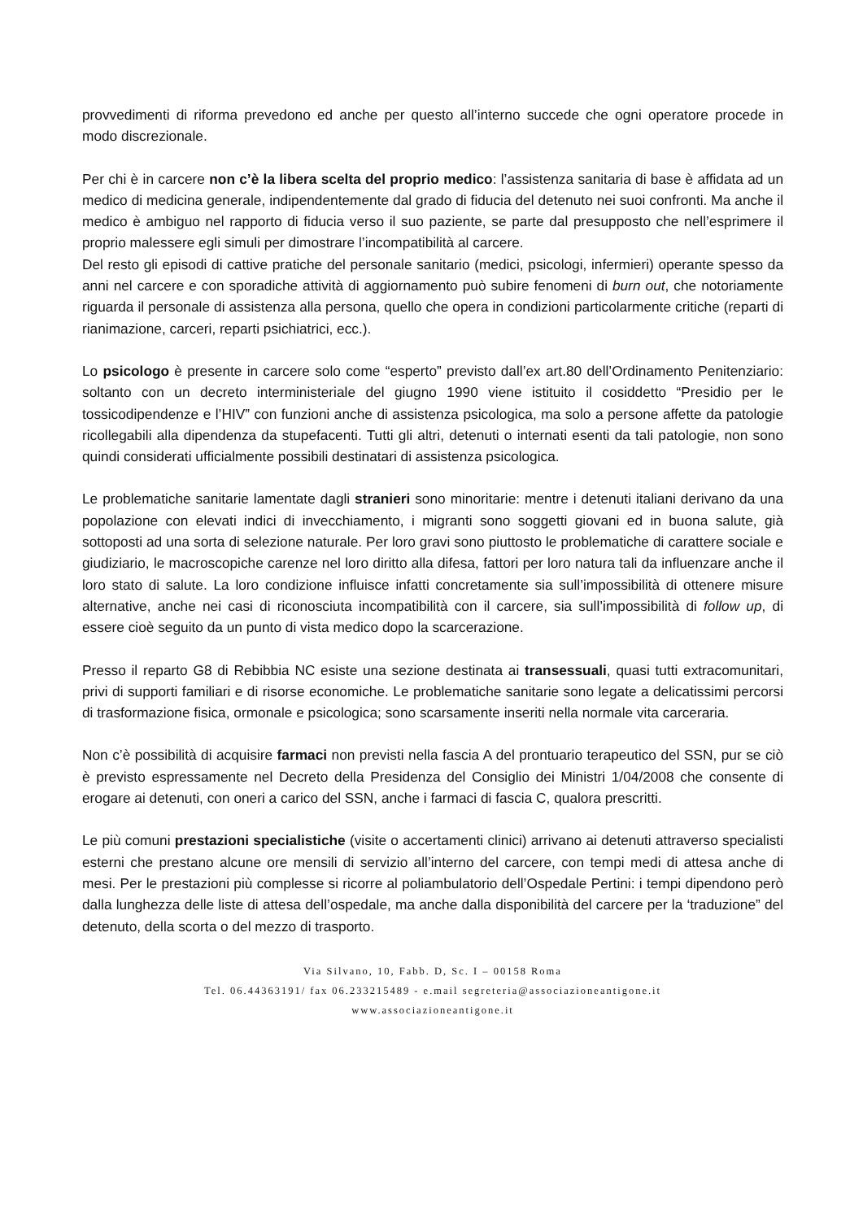provvedimenti di riforma prevedono ed anche per questo all’interno succede che ogni operatore procede in modo discrezionale.
Per chi è in carcere non c’è la libera scelta del proprio medico: l’assistenza sanitaria di base è affidata ad un medico di medicina generale, indipendentemente dal grado di fiducia del detenuto nei suoi confronti. Ma anche il medico è ambiguo nel rapporto di fiducia verso il suo paziente, se parte dal presupposto che nell’esprimere il proprio malessere egli simuli per dimostrare l’incompatibilità al carcere.
Del resto gli episodi di cattive pratiche del personale sanitario (medici, psicologi, infermieri) operante spesso da anni nel carcere e con sporadiche attività di aggiornamento può subire fenomeni di burn out, che notoriamente riguarda il personale di assistenza alla persona, quello che opera in condizioni particolarmente critiche (reparti di rianimazione, carceri, reparti psichiatrici, ecc.).
Lo psicologo è presente in carcere solo come “esperto” previsto dall’ex art.80 dell’Ordinamento Penitenziario: soltanto con un decreto interministeriale del giugno 1990 viene istituito il cosiddetto “Presidio per le tossicodipendenze e l’HIV” con funzioni anche di assistenza psicologica, ma solo a persone affette da patologie ricollegabili alla dipendenza da stupefacenti. Tutti gli altri, detenuti o internati esenti da tali patologie, non sono quindi considerati ufficialmente possibili destinatari di assistenza psicologica.
Le problematiche sanitarie lamentate dagli stranieri sono minoritarie: mentre i detenuti italiani derivano da una popolazione con elevati indici di invecchiamento, i migranti sono soggetti giovani ed in buona salute, già sottoposti ad una sorta di selezione naturale. Per loro gravi sono piuttosto le problematiche di carattere sociale e giudiziario, le macroscopiche carenze nel loro diritto alla difesa, fattori per loro natura tali da influenzare anche il loro stato di salute. La loro condizione influisce infatti concretamente sia sull’impossibilità di ottenere misure alternative, anche nei casi di riconosciuta incompatibilità con il carcere, sia sull’impossibilità di follow up, di essere cioè seguito da un punto di vista medico dopo la scarcerazione.
Presso il reparto G8 di Rebibbia NC esiste una sezione destinata ai transessuali, quasi tutti extracomunitari, privi di supporti familiari e di risorse economiche. Le problematiche sanitarie sono legate a delicatissimi percorsi di trasformazione fisica, ormonale e psicologica; sono scarsamente inseriti nella normale vita carceraria.
Non c’è possibilità di acquisire farmaci non previsti nella fascia A del prontuario terapeutico del SSN, pur se ciò è previsto espressamente nel Decreto della Presidenza del Consiglio dei Ministri 1/04/2008 che consente di erogare ai detenuti, con oneri a carico del SSN, anche i farmaci di fascia C, qualora prescritti.
Le più comuni prestazioni specialistiche (visite o accertamenti clinici) arrivano ai detenuti attraverso specialisti esterni che prestano alcune ore mensili di servizio all’interno del carcere, con tempi medi di attesa anche di mesi. Per le prestazioni più complesse si ricorre al poliambulatorio dell’Ospedale Pertini: i tempi dipendono però dalla lunghezza delle liste di attesa dell’ospedale, ma anche dalla disponibilità del carcere per la ‘traduzione” del detenuto, della scorta o del mezzo di trasporto.
Via Silvano, 10, Fabb. D, Sc. I – 00158 Roma
Tel. 06.44363191/ fax 06.233215489 - e.mail segreteria@associazioneantigone.it
www.associazioneantigone.it